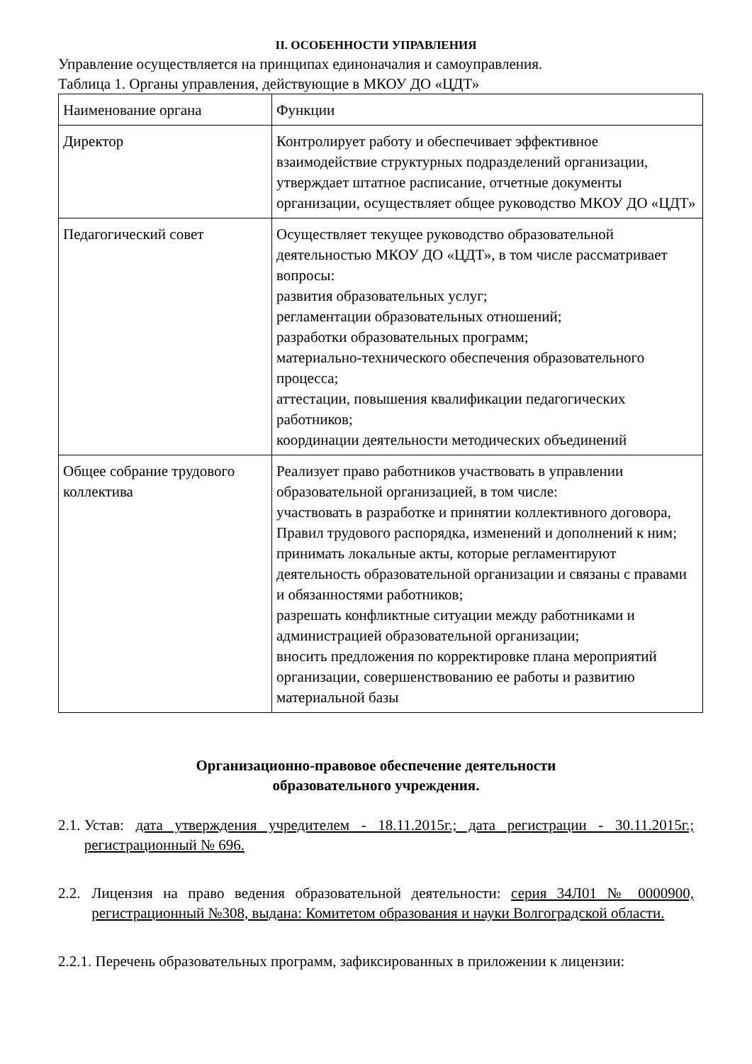II. ОСОБЕННОСТИ УПРАВЛЕНИЯ
Управление осуществляется на принципах единоначалия и самоуправления.
Таблица 1. Органы управления, действующие в МКОУ ДО «ЦДТ»
| Наименование органа | Функции |
| Директор | Контролирует работу и обеспечивает эффективное взаимодействие структурных подразделений организации, утверждает штатное расписание, отчетные документы организации, осуществляет общее руководство МКОУ ДО «ЦДТ» |
| Педагогический совет | Осуществляет текущее руководство образовательной деятельностью МКОУ ДО «ЦДТ», в том числе рассматривает вопросы: развития образовательных услуг; регламентации образовательных отношений; разработки образовательных программ; материально-технического обеспечения образовательного процесса; аттестации, повышения квалификации педагогических работников; координации деятельности методических объединений |
| Общее собрание трудового коллектива | Реализует право работников участвовать в управлении образовательной организацией, в том числе: участвовать в разработке и принятии коллективного договора, Правил трудового распорядка, изменений и дополнений к ним; принимать локальные акты, которые регламентируют деятельность образовательной организации и связаны с правами и обязанностями работников; разрешать конфликтные ситуации между работниками и администрацией образовательной организации; вносить предложения по корректировке плана мероприятий организации, совершенствованию ее работы и развитию материальной базы |
Организационно-правовое обеспечение деятельности
образовательного учреждения.
2.1. Устав: дата утверждения учредителем - 18.11.2015г.; дата регистрации - 30.11.2015г.; регистрационный № 696.
2.2. Лицензия на право ведения образовательной деятельности: серия 34Л01 № 0000900, регистрационный №308, выдана: Комитетом образования и науки Волгоградской области.
2.2.1. Перечень образовательных программ, зафиксированных в приложении к лицензии: